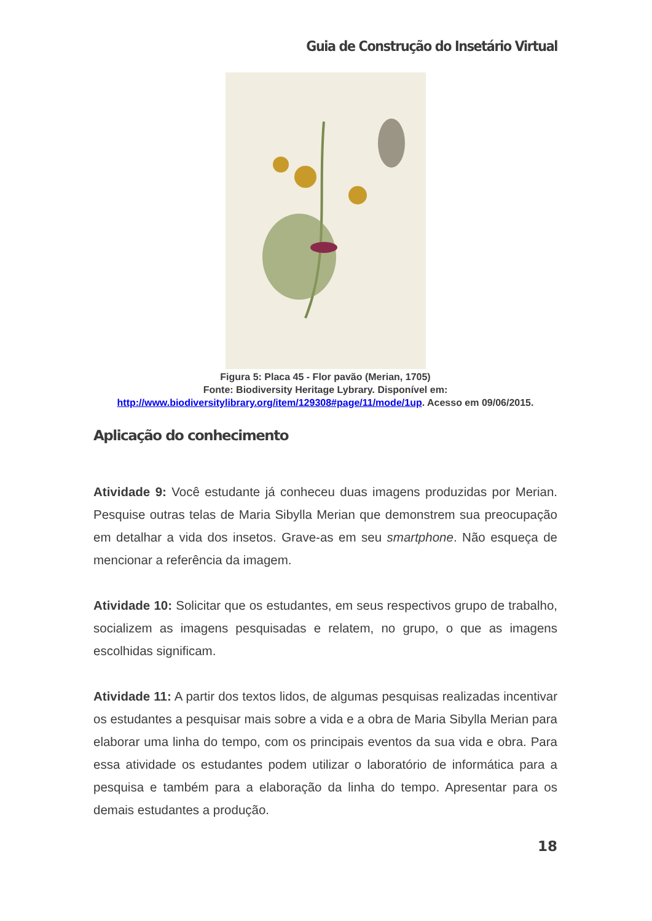Guia de Construção do Insetário Virtual
Figura 5: Placa 45 - Flor pavão (Merian, 1705)
Fonte: Biodiversity Heritage Lybrary. Disponível em:
http://www.biodiversitylibrary.org/item/129308#page/11/mode/1up. Acesso em 09/06/2015.
Aplicação do conhecimento
Atividade 9: Você estudante já conheceu duas imagens produzidas por Merian. Pesquise outras telas de Maria Sibylla Merian que demonstrem sua preocupação em detalhar a vida dos insetos. Grave-as em seu smartphone. Não esqueça de mencionar a referência da imagem.
Atividade 10: Solicitar que os estudantes, em seus respectivos grupo de trabalho, socializem as imagens pesquisadas e relatem, no grupo, o que as imagens escolhidas significam.
Atividade 11: A partir dos textos lidos, de algumas pesquisas realizadas incentivar os estudantes a pesquisar mais sobre a vida e a obra de Maria Sibylla Merian para elaborar uma linha do tempo, com os principais eventos da sua vida e obra. Para essa atividade os estudantes podem utilizar o laboratório de informática para a pesquisa e também para a elaboração da linha do tempo. Apresentar para os demais estudantes a produção.
18